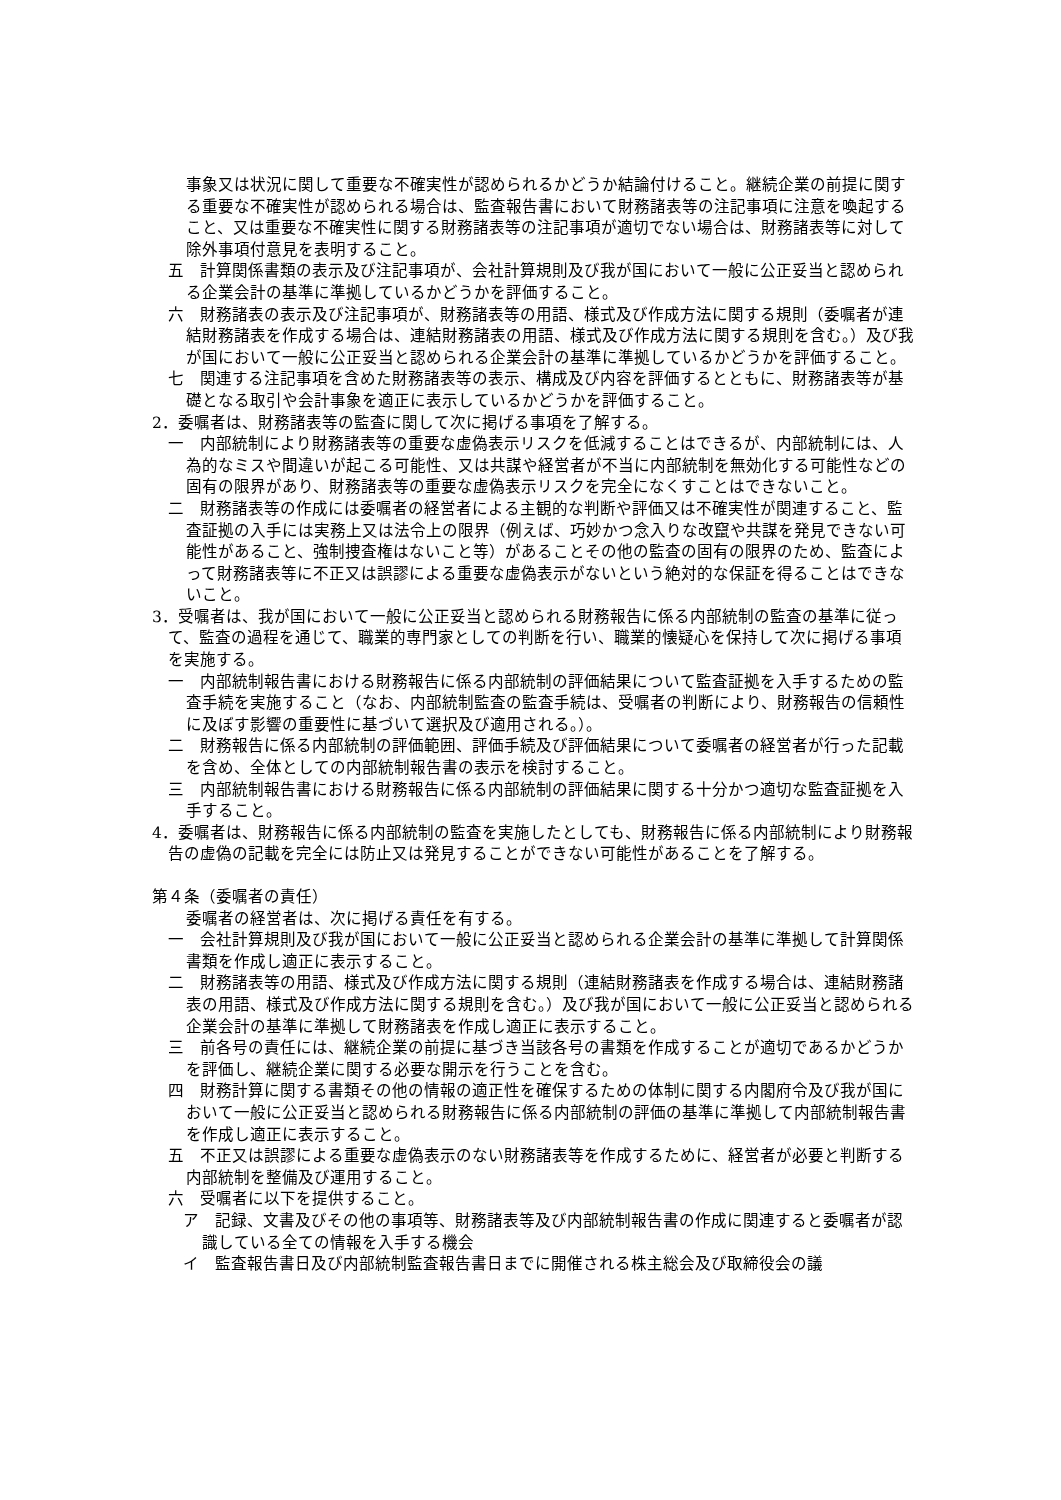事象又は状況に関して重要な不確実性が認められるかどうか結論付けること。継続企業の前提に関する重要な不確実性が認められる場合は、監査報告書において財務諸表等の注記事項に注意を喚起すること、又は重要な不確実性に関する財務諸表等の注記事項が適切でない場合は、財務諸表等に対して除外事項付意見を表明すること。
五　計算関係書類の表示及び注記事項が、会社計算規則及び我が国において一般に公正妥当と認められる企業会計の基準に準拠しているかどうかを評価すること。
六　財務諸表の表示及び注記事項が、財務諸表等の用語、様式及び作成方法に関する規則（委嘱者が連結財務諸表を作成する場合は、連結財務諸表の用語、様式及び作成方法に関する規則を含む。）及び我が国において一般に公正妥当と認められる企業会計の基準に準拠しているかどうかを評価すること。
七　関連する注記事項を含めた財務諸表等の表示、構成及び内容を評価するとともに、財務諸表等が基礎となる取引や会計事象を適正に表示しているかどうかを評価すること。
2．委嘱者は、財務諸表等の監査に関して次に掲げる事項を了解する。
一　内部統制により財務諸表等の重要な虚偽表示リスクを低減することはできるが、内部統制には、人為的なミスや間違いが起こる可能性、又は共謀や経営者が不当に内部統制を無効化する可能性などの固有の限界があり、財務諸表等の重要な虚偽表示リスクを完全になくすことはできないこと。
二　財務諸表等の作成には委嘱者の経営者による主観的な判断や評価又は不確実性が関連すること、監査証拠の入手には実務上又は法令上の限界（例えば、巧妙かつ念入りな改竄や共謀を発見できない可能性があること、強制捜査権はないこと等）があることその他の監査の固有の限界のため、監査によって財務諸表等に不正又は誤謬による重要な虚偽表示がないという絶対的な保証を得ることはできないこと。
3．受嘱者は、我が国において一般に公正妥当と認められる財務報告に係る内部統制の監査の基準に従って、監査の過程を通じて、職業的専門家としての判断を行い、職業的懐疑心を保持して次に掲げる事項を実施する。
一　内部統制報告書における財務報告に係る内部統制の評価結果について監査証拠を入手するための監査手続を実施すること（なお、内部統制監査の監査手続は、受嘱者の判断により、財務報告の信頼性に及ぼす影響の重要性に基づいて選択及び適用される。）。
二　財務報告に係る内部統制の評価範囲、評価手続及び評価結果について委嘱者の経営者が行った記載を含め、全体としての内部統制報告書の表示を検討すること。
三　内部統制報告書における財務報告に係る内部統制の評価結果に関する十分かつ適切な監査証拠を入手すること。
4．委嘱者は、財務報告に係る内部統制の監査を実施したとしても、財務報告に係る内部統制により財務報告の虚偽の記載を完全には防止又は発見することができない可能性があることを了解する。
第４条（委嘱者の責任）
委嘱者の経営者は、次に掲げる責任を有する。
一　会社計算規則及び我が国において一般に公正妥当と認められる企業会計の基準に準拠して計算関係書類を作成し適正に表示すること。
二　財務諸表等の用語、様式及び作成方法に関する規則（連結財務諸表を作成する場合は、連結財務諸表の用語、様式及び作成方法に関する規則を含む。）及び我が国において一般に公正妥当と認められる企業会計の基準に準拠して財務諸表を作成し適正に表示すること。
三　前各号の責任には、継続企業の前提に基づき当該各号の書類を作成することが適切であるかどうかを評価し、継続企業に関する必要な開示を行うことを含む。
四　財務計算に関する書類その他の情報の適正性を確保するための体制に関する内閣府令及び我が国において一般に公正妥当と認められる財務報告に係る内部統制の評価の基準に準拠して内部統制報告書を作成し適正に表示すること。
五　不正又は誤謬による重要な虚偽表示のない財務諸表等を作成するために、経営者が必要と判断する内部統制を整備及び運用すること。
六　受嘱者に以下を提供すること。
ア　記録、文書及びその他の事項等、財務諸表等及び内部統制報告書の作成に関連すると委嘱者が認識している全ての情報を入手する機会
イ　監査報告書日及び内部統制監査報告書日までに開催される株主総会及び取締役会の議